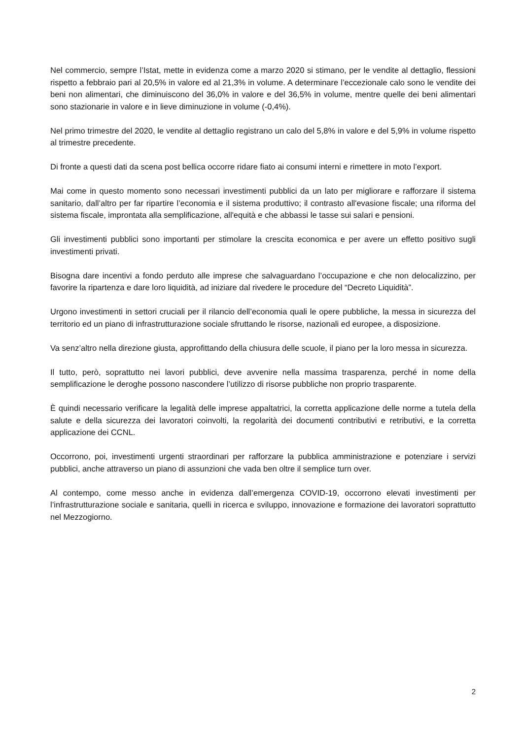Nel commercio, sempre l’Istat, mette in evidenza come a marzo 2020 si stimano, per le vendite al dettaglio, flessioni rispetto a febbraio pari al 20,5% in valore ed al 21,3% in volume. A determinare l’eccezionale calo sono le vendite dei beni non alimentari, che diminuiscono del 36,0% in valore e del 36,5% in volume, mentre quelle dei beni alimentari sono stazionarie in valore e in lieve diminuzione in volume (-0,4%).
Nel primo trimestre del 2020, le vendite al dettaglio registrano un calo del 5,8% in valore e del 5,9% in volume rispetto al trimestre precedente.
Di fronte a questi dati da scena post bellica occorre ridare fiato ai consumi interni e rimettere in moto l’export.
Mai come in questo momento sono necessari investimenti pubblici da un lato per migliorare e rafforzare il sistema sanitario, dall’altro per far ripartire l’economia e il sistema produttivo; il contrasto all'evasione fiscale; una riforma del sistema fiscale, improntata alla semplificazione, all'equità e che abbassi le tasse sui salari e pensioni.
Gli investimenti pubblici sono importanti per stimolare la crescita economica e per avere un effetto positivo sugli investimenti privati.
Bisogna dare incentivi a fondo perduto alle imprese che salvaguardano l’occupazione e che non delocalizzino, per favorire la ripartenza e dare loro liquidità, ad iniziare dal rivedere le procedure del “Decreto Liquidità”.
Urgono investimenti in settori cruciali per il rilancio dell’economia quali le opere pubbliche, la messa in sicurezza del territorio ed un piano di infrastrutturazione sociale sfruttando le risorse, nazionali ed europee, a disposizione.
Va senz’altro nella direzione giusta, approfittando della chiusura delle scuole, il piano per la loro messa in sicurezza.
Il tutto, però, soprattutto nei lavori pubblici, deve avvenire nella massima trasparenza, perché in nome della semplificazione le deroghe possono nascondere l’utilizzo di risorse pubbliche non proprio trasparente.
È quindi necessario verificare la legalità delle imprese appaltatrici, la corretta applicazione delle norme a tutela della salute e della sicurezza dei lavoratori coinvolti, la regolarità dei documenti contributivi e retributivi, e la corretta applicazione dei CCNL.
Occorrono, poi, investimenti urgenti straordinari per rafforzare la pubblica amministrazione e potenziare i servizi pubblici, anche attraverso un piano di assunzioni che vada ben oltre il semplice turn over.
Al contempo, come messo anche in evidenza dall’emergenza COVID-19, occorrono elevati investimenti per l’infrastrutturazione sociale e sanitaria, quelli in ricerca e sviluppo, innovazione e formazione dei lavoratori soprattutto nel Mezzogiorno.
2